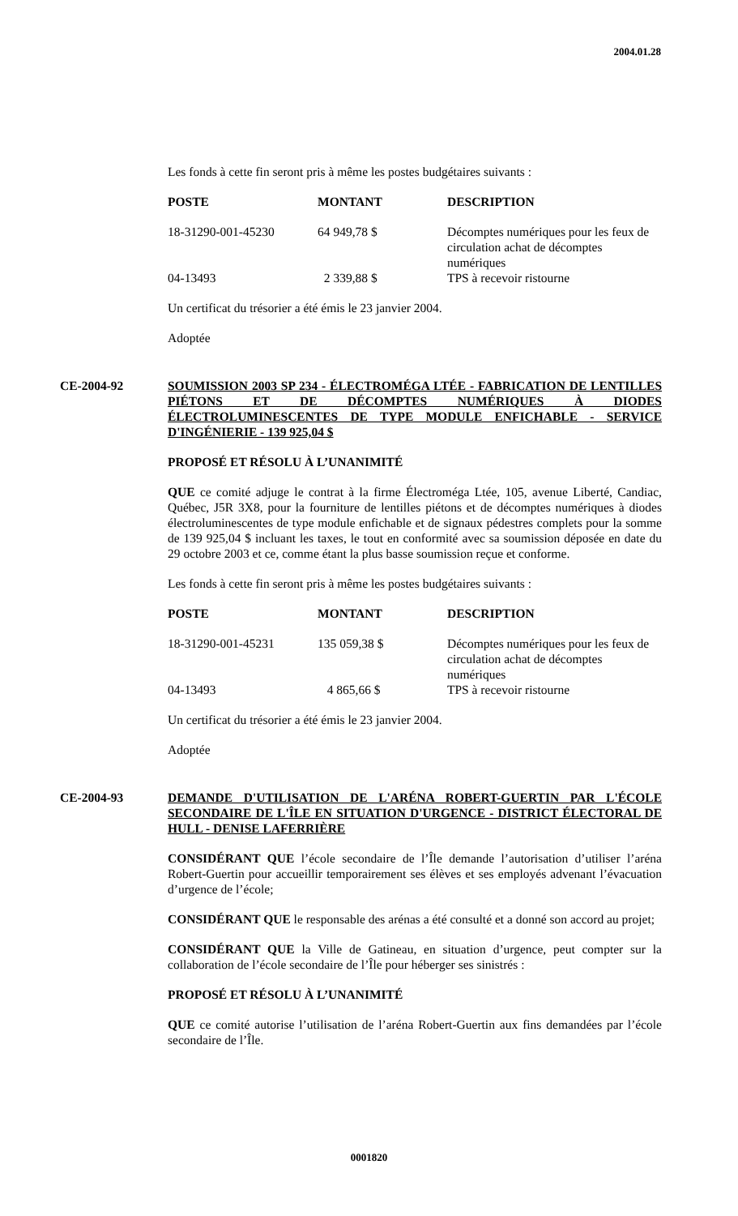2004.01.28
Les fonds à cette fin seront pris à même les postes budgétaires suivants :
| POSTE | MONTANT | DESCRIPTION |
| --- | --- | --- |
| 18-31290-001-45230 | 64 949,78 $ | Décomptes numériques pour les feux de circulation achat de décomptes numériques |
| 04-13493 | 2 339,88 $ | TPS à recevoir ristourne |
Un certificat du trésorier a été émis le 23 janvier 2004.
Adoptée
CE-2004-92 SOUMISSION 2003 SP 234 - ÉLECTROMÉGA LTÉE - FABRICATION DE LENTILLES PIÉTONS ET DE DÉCOMPTES NUMÉRIQUES À DIODES ÉLECTROLUMINESCENTES DE TYPE MODULE ENFICHABLE - SERVICE D'INGÉNIERIE - 139 925,04 $
PROPOSÉ ET RÉSOLU À L’UNANIMITÉ
QUE ce comité adjuge le contrat à la firme Électroméga Ltée, 105, avenue Liberté, Candiac, Québec, J5R 3X8, pour la fourniture de lentilles piétons et de décomptes numériques à diodes électroluminescentes de type module enfichable et de signaux pédestres complets pour la somme de 139 925,04 $ incluant les taxes, le tout en conformité avec sa soumission déposée en date du 29 octobre 2003 et ce, comme étant la plus basse soumission reçue et conforme.
Les fonds à cette fin seront pris à même les postes budgétaires suivants :
| POSTE | MONTANT | DESCRIPTION |
| --- | --- | --- |
| 18-31290-001-45231 | 135 059,38 $ | Décomptes numériques pour les feux de circulation achat de décomptes numériques |
| 04-13493 | 4 865,66 $ | TPS à recevoir ristourne |
Un certificat du trésorier a été émis le 23 janvier 2004.
Adoptée
CE-2004-93 DEMANDE D'UTILISATION DE L'ARÉNA ROBERT-GUERTIN PAR L'ÉCOLE SECONDAIRE DE L'ÎLE EN SITUATION D'URGENCE - DISTRICT ÉLECTORAL DE HULL - DENISE LAFERRIÈRE
CONSIDÉRANT QUE l’école secondaire de l’Île demande l’autorisation d’utiliser l’aréna Robert-Guertin pour accueillir temporairement ses élèves et ses employés advenant l’évacuation d’urgence de l’école;
CONSIDÉRANT QUE le responsable des arénas a été consulté et a donné son accord au projet;
CONSIDÉRANT QUE la Ville de Gatineau, en situation d’urgence, peut compter sur la collaboration de l’école secondaire de l’Île pour héberger ses sinistrés :
PROPOSÉ ET RÉSOLU À L’UNANIMITÉ
QUE ce comité autorise l’utilisation de l’aréna Robert-Guertin aux fins demandées par l’école secondaire de l’Île.
0001820